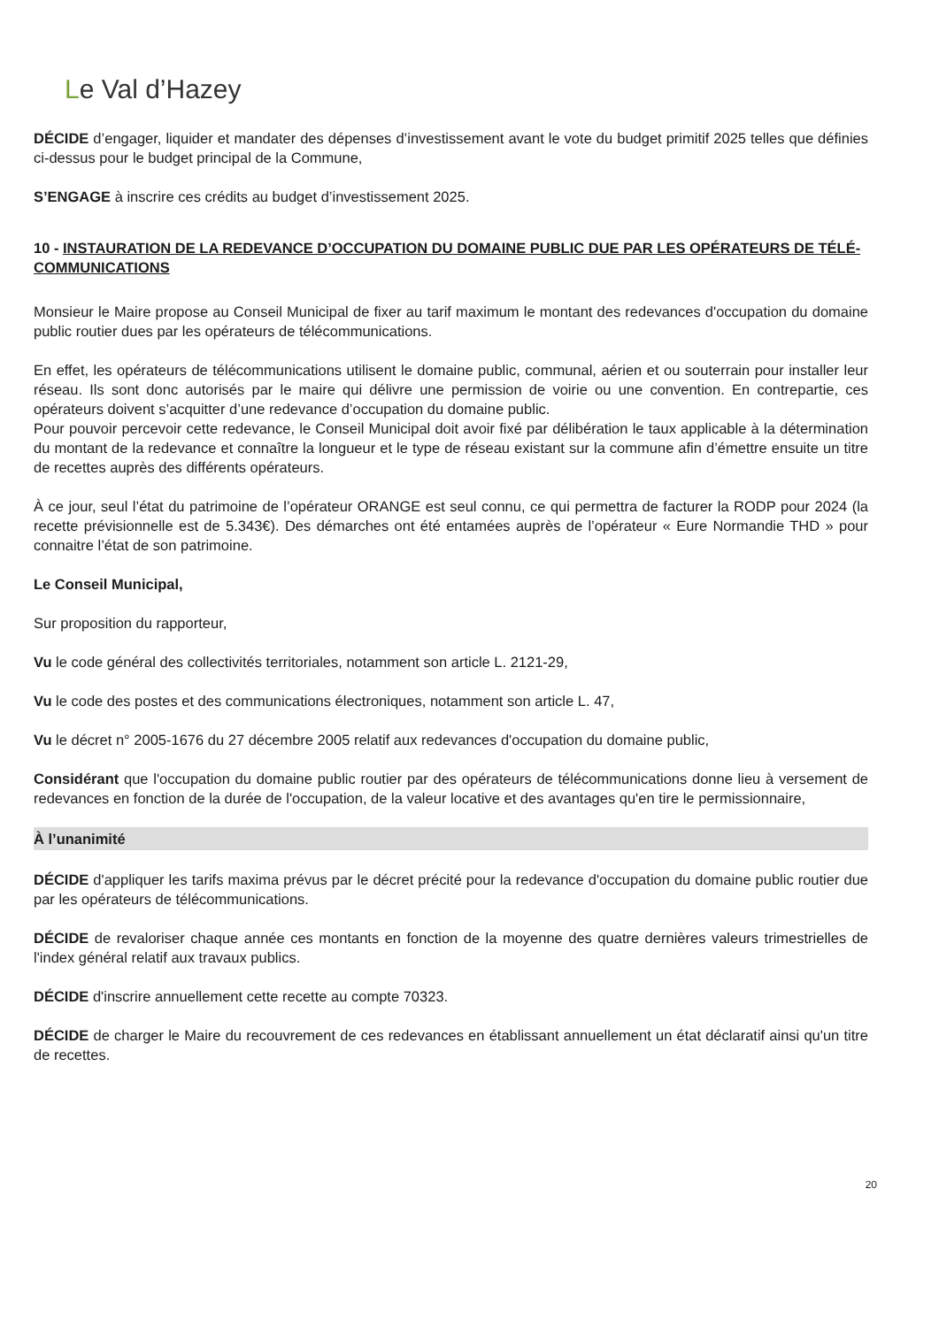Le Val d’Hazey
DÉCIDE d’engager, liquider et mandater des dépenses d’investissement avant le vote du budget primitif 2025 telles que définies ci-dessus pour le budget principal de la Commune,
S’ENGAGE à inscrire ces crédits au budget d’investissement 2025.
10 - INSTAURATION DE LA REDEVANCE D’OCCUPATION DU DOMAINE PUBLIC DUE PAR LES OPÉRATEURS DE TÉLÉ-COMMUNICATIONS
Monsieur le Maire propose au Conseil Municipal de fixer au tarif maximum le montant des redevances d'occupation du domaine public routier dues par les opérateurs de télécommunications.
En effet, les opérateurs de télécommunications utilisent le domaine public, communal, aérien et ou souterrain pour installer leur réseau. Ils sont donc autorisés par le maire qui délivre une permission de voirie ou une convention. En contrepartie, ces opérateurs doivent s’acquitter d’une redevance d’occupation du domaine public.
Pour pouvoir percevoir cette redevance, le Conseil Municipal doit avoir fixé par délibération le taux applicable à la détermination du montant de la redevance et connaître la longueur et le type de réseau existant sur la commune afin d’émettre ensuite un titre de recettes auprès des différents opérateurs.
À ce jour, seul l’état du patrimoine de l’opérateur ORANGE est seul connu, ce qui permettra de facturer la RODP pour 2024 (la recette prévisionnelle est de 5.343€). Des démarches ont été entamées auprès de l’opérateur « Eure Normandie THD » pour connaitre l’état de son patrimoine.
Le Conseil Municipal,
Sur proposition du rapporteur,
Vu le code général des collectivités territoriales, notamment son article L. 2121-29,
Vu le code des postes et des communications électroniques, notamment son article L. 47,
Vu le décret n° 2005-1676 du 27 décembre 2005 relatif aux redevances d'occupation du domaine public,
Considérant que l'occupation du domaine public routier par des opérateurs de télécommunications donne lieu à versement de redevances en fonction de la durée de l'occupation, de la valeur locative et des avantages qu'en tire le permissionnaire,
À l’unanimité
DÉCIDE d'appliquer les tarifs maxima prévus par le décret précité pour la redevance d'occupation du domaine public routier due par les opérateurs de télécommunications.
DÉCIDE de revaloriser chaque année ces montants en fonction de la moyenne des quatre dernières valeurs trimestrielles de l'index général relatif aux travaux publics.
DÉCIDE d'inscrire annuellement cette recette au compte 70323.
DÉCIDE de charger le Maire du recouvrement de ces redevances en établissant annuellement un état déclaratif ainsi qu'un titre de recettes.
20